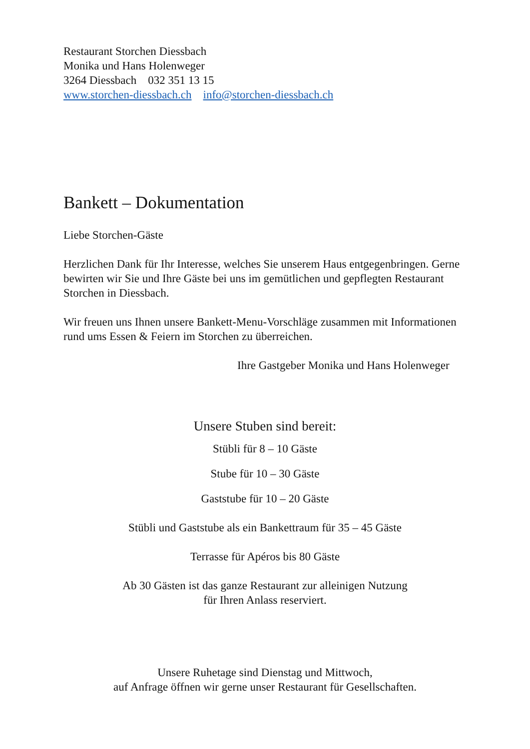Restaurant Storchen Diessbach
Monika und Hans Holenweger
3264 Diessbach 032 351 13 15
www.storchen-diessbach.ch info@storchen-diessbach.ch
Bankett – Dokumentation
Liebe Storchen-Gäste
Herzlichen Dank für Ihr Interesse, welches Sie unserem Haus entgegenbringen. Gerne bewirten wir Sie und Ihre Gäste bei uns im gemütlichen und gepflegten Restaurant Storchen in Diessbach.
Wir freuen uns Ihnen unsere Bankett-Menu-Vorschläge zusammen mit Informationen rund ums Essen & Feiern im Storchen zu überreichen.
Ihre Gastgeber Monika und Hans Holenweger
Unsere Stuben sind bereit:
Stübli für 8 – 10 Gäste
Stube für 10 – 30 Gäste
Gaststube für 10 – 20 Gäste
Stübli und Gaststube als ein Bankettraum für 35 – 45 Gäste
Terrasse für Apéros bis 80 Gäste
Ab 30 Gästen ist das ganze Restaurant zur alleinigen Nutzung
für Ihren Anlass reserviert.
Unsere Ruhetage sind Dienstag und Mittwoch,
auf Anfrage öffnen wir gerne unser Restaurant für Gesellschaften.